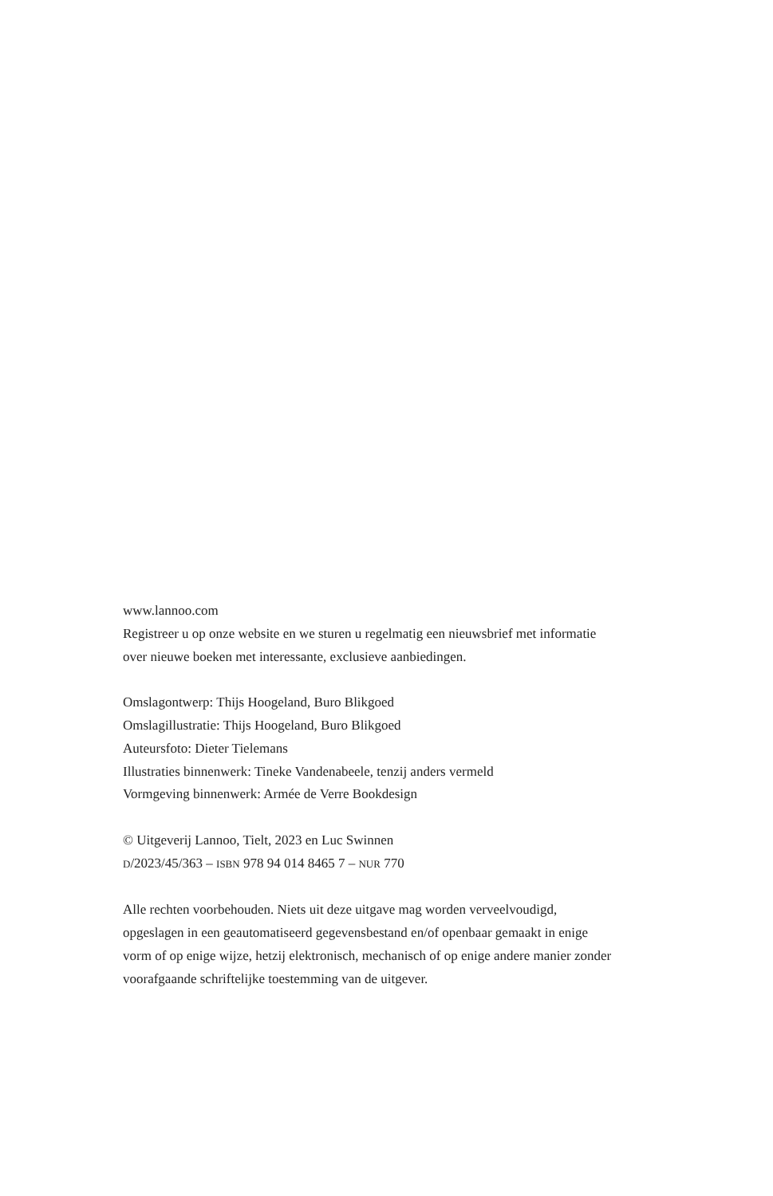www.lannoo.com
Registreer u op onze website en we sturen u regelmatig een nieuwsbrief met informatie over nieuwe boeken met interessante, exclusieve aanbiedingen.
Omslagontwerp: Thijs Hoogeland, Buro Blikgoed
Omslagillustratie: Thijs Hoogeland, Buro Blikgoed
Auteursfoto: Dieter Tielemans
Illustraties binnenwerk: Tineke Vandenabeele, tenzij anders vermeld
Vormgeving binnenwerk: Armée de Verre Bookdesign
© Uitgeverij Lannoo, Tielt, 2023 en Luc Swinnen
D/2023/45/363 – ISBN 978 94 014 8465 7 – NUR 770
Alle rechten voorbehouden. Niets uit deze uitgave mag worden verveelvoudigd, opgeslagen in een geautomatiseerd gegevensbestand en/of openbaar gemaakt in enige vorm of op enige wijze, hetzij elektronisch, mechanisch of op enige andere manier zonder voorafgaande schriftelijke toestemming van de uitgever.